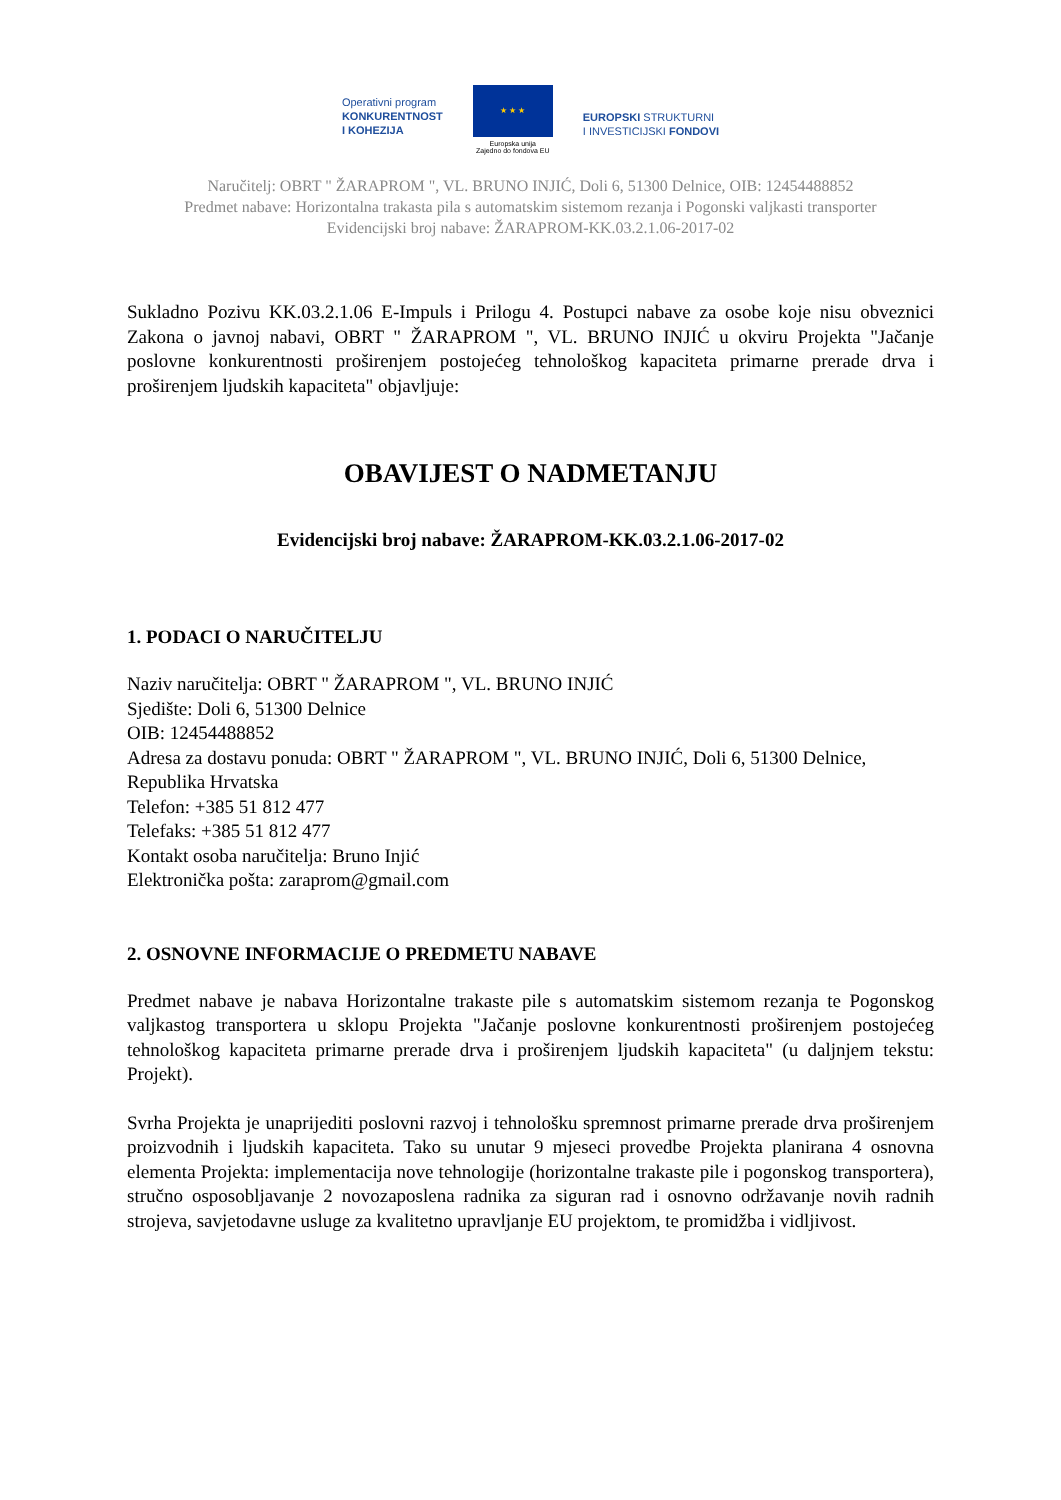Operativni program
KONKURENTNOST
I KOHEZIJA
★ ★ ★
Europska unija
Zajedno do fondova EU
EUROPSKI STRUKTURNI
I INVESTICIJSKI FONDOVI
Naručitelj: OBRT " ŽARAPROM ", VL. BRUNO INJIĆ, Doli 6, 51300 Delnice, OIB: 12454488852
Predmet nabave: Horizontalna trakasta pila s automatskim sistemom rezanja i Pogonski valjkasti transporter
Evidencijski broj nabave: ŽARAPROM-KK.03.2.1.06-2017-02
Sukladno Pozivu KK.03.2.1.06 E-Impuls i Prilogu 4. Postupci nabave za osobe koje nisu obveznici Zakona o javnoj nabavi, OBRT " ŽARAPROM ", VL. BRUNO INJIĆ u okviru Projekta "Jačanje poslovne konkurentnosti proširenjem postojećeg tehnološkog kapaciteta primarne prerade drva i proširenjem ljudskih kapaciteta" objavljuje:
OBAVIJEST O NADMETANJU
Evidencijski broj nabave: ŽARAPROM-KK.03.2.1.06-2017-02
1. PODACI O NARUČITELJU
Naziv naručitelja: OBRT " ŽARAPROM ", VL. BRUNO INJIĆ
Sjedište: Doli 6, 51300 Delnice
OIB: 12454488852
Adresa za dostavu ponuda: OBRT " ŽARAPROM ", VL. BRUNO INJIĆ, Doli 6, 51300 Delnice, Republika Hrvatska
Telefon: +385 51 812 477
Telefaks: +385 51 812 477
Kontakt osoba naručitelja: Bruno Injić
Elektronička pošta: zaraprom@gmail.com
2. OSNOVNE INFORMACIJE O PREDMETU NABAVE
Predmet nabave je nabava Horizontalne trakaste pile s automatskim sistemom rezanja te Pogonskog valjkastog transportera u sklopu Projekta "Jačanje poslovne konkurentnosti proširenjem postojećeg tehnološkog kapaciteta primarne prerade drva i proširenjem ljudskih kapaciteta" (u daljnjem tekstu: Projekt).
Svrha Projekta je unaprijediti poslovni razvoj i tehnološku spremnost primarne prerade drva proširenjem proizvodnih i ljudskih kapaciteta. Tako su unutar 9 mjeseci provedbe Projekta planirana 4 osnovna elementa Projekta: implementacija nove tehnologije (horizontalne trakaste pile i pogonskog transportera), stručno osposobljavanje 2 novozaposlena radnika za siguran rad i osnovno održavanje novih radnih strojeva, savjetodavne usluge za kvalitetno upravljanje EU projektom, te promidžba i vidljivost.